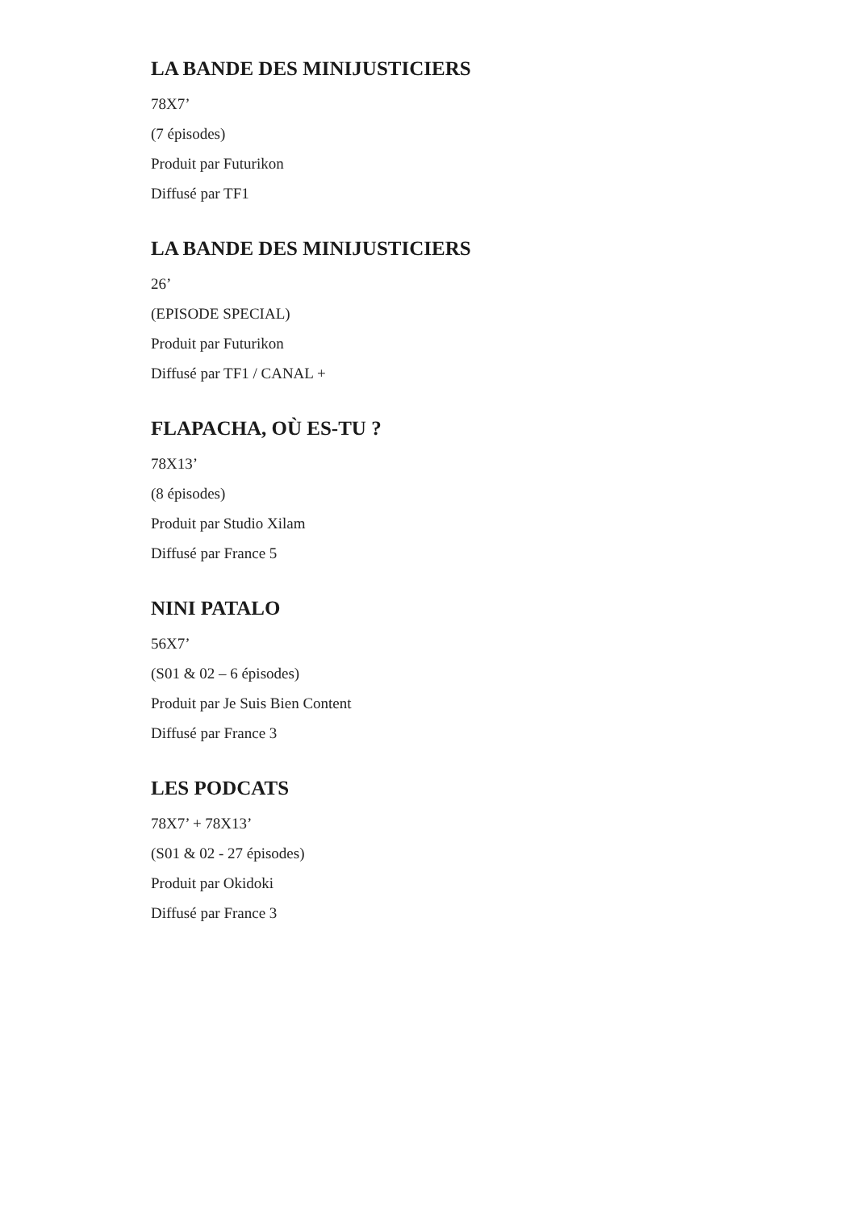LA BANDE DES MINIJUSTICIERS
78X7’
(7 épisodes)
Produit par Futurikon
Diffusé par TF1
LA BANDE DES MINIJUSTICIERS
26’
(EPISODE SPECIAL)
Produit par Futurikon
Diffusé par TF1 / CANAL +
FLAPACHA, OÙ ES-TU ?
78X13’
(8 épisodes)
Produit par Studio Xilam
Diffusé par France 5
NINI PATALO
56X7’
(S01 & 02 – 6 épisodes)
Produit par Je Suis Bien Content
Diffusé par France 3
LES PODCATS
78X7’ + 78X13’
(S01 & 02 - 27 épisodes)
Produit par Okidoki
Diffusé par France 3